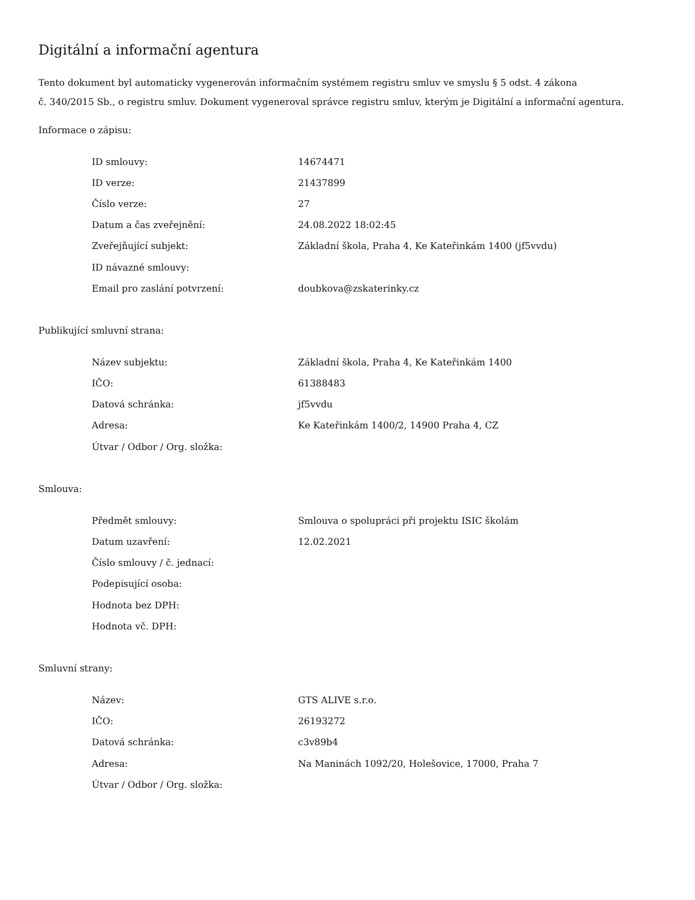Digitální a informační agentura
Tento dokument byl automaticky vygenerován informačním systémem registru smluv ve smyslu § 5 odst. 4 zákona
č. 340/2015 Sb., o registru smluv. Dokument vygeneroval správce registru smluv, kterým je Digitální a informační agentura.
Informace o zápisu:
| ID smlouvy: | 14674471 |
| ID verze: | 21437899 |
| Číslo verze: | 27 |
| Datum a čas zveřejnění: | 24.08.2022 18:02:45 |
| Zveřejňující subjekt: | Základní škola, Praha 4, Ke Kateřinkám 1400 (jf5vvdu) |
| ID návazné smlouvy: | |
| Email pro zaslání potvrzení: | doubkova@zskaterinky.cz |
Publikující smluvní strana:
| Název subjektu: | Základní škola, Praha 4, Ke Kateřinkám 1400 |
| IČO: | 61388483 |
| Datová schránka: | jf5vvdu |
| Adresa: | Ke Kateřinkám 1400/2, 14900 Praha 4, CZ |
| Útvar / Odbor / Org. složka: | |
Smlouva:
| Předmět smlouvy: | Smlouva o spolupráci při projektu ISIC školám |
| Datum uzavření: | 12.02.2021 |
| Číslo smlouvy / č. jednací: | |
| Podepisující osoba: | |
| Hodnota bez DPH: | |
| Hodnota vč. DPH: | |
Smluvní strany:
| Název: | GTS ALIVE s.r.o. |
| IČO: | 26193272 |
| Datová schránka: | c3v89b4 |
| Adresa: | Na Maninách 1092/20, Holešovice, 17000, Praha 7 |
| Útvar / Odbor / Org. složka: | |